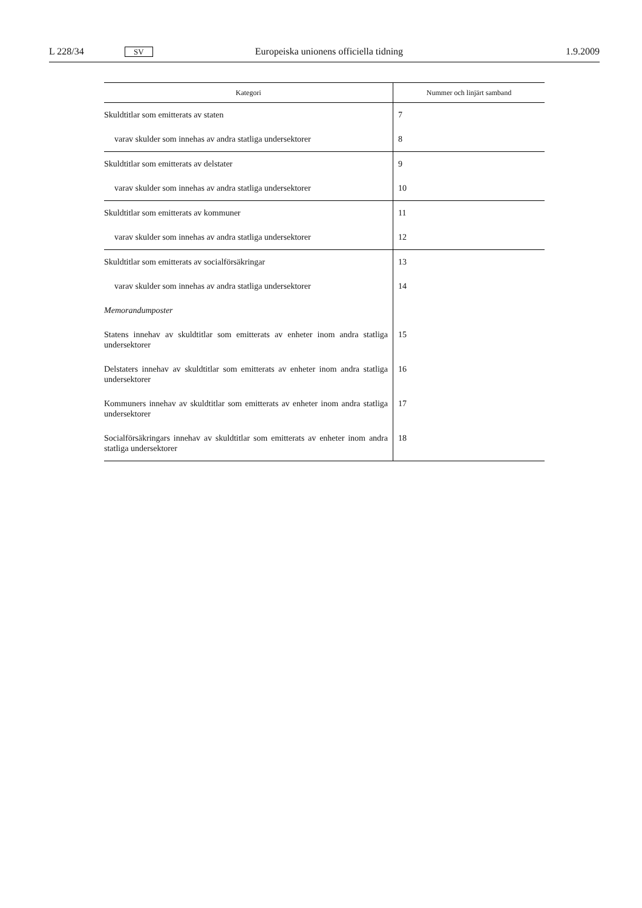L 228/34 SV Europeiska unionens officiella tidning 1.9.2009
| Kategori | Nummer och linjärt samband |
| --- | --- |
| Skuldtitlar som emitterats av staten | 7 |
| varav skulder som innehas av andra statliga undersektorer | 8 |
| Skuldtitlar som emitterats av delstater | 9 |
| varav skulder som innehas av andra statliga undersektorer | 10 |
| Skuldtitlar som emitterats av kommuner | 11 |
| varav skulder som innehas av andra statliga undersektorer | 12 |
| Skuldtitlar som emitterats av socialförsäkringar | 13 |
| varav skulder som innehas av andra statliga undersektorer | 14 |
| Memorandumposter | |
| Statens innehav av skuldtitlar som emitterats av enheter inom andra statliga undersektorer | 15 |
| Delstaters innehav av skuldtitlar som emitterats av enheter inom andra statliga undersektorer | 16 |
| Kommuners innehav av skuldtitlar som emitterats av enheter inom andra statliga undersektorer | 17 |
| Socialförsäkringars innehav av skuldtitlar som emitterats av enheter inom andra statliga undersektorer | 18 |